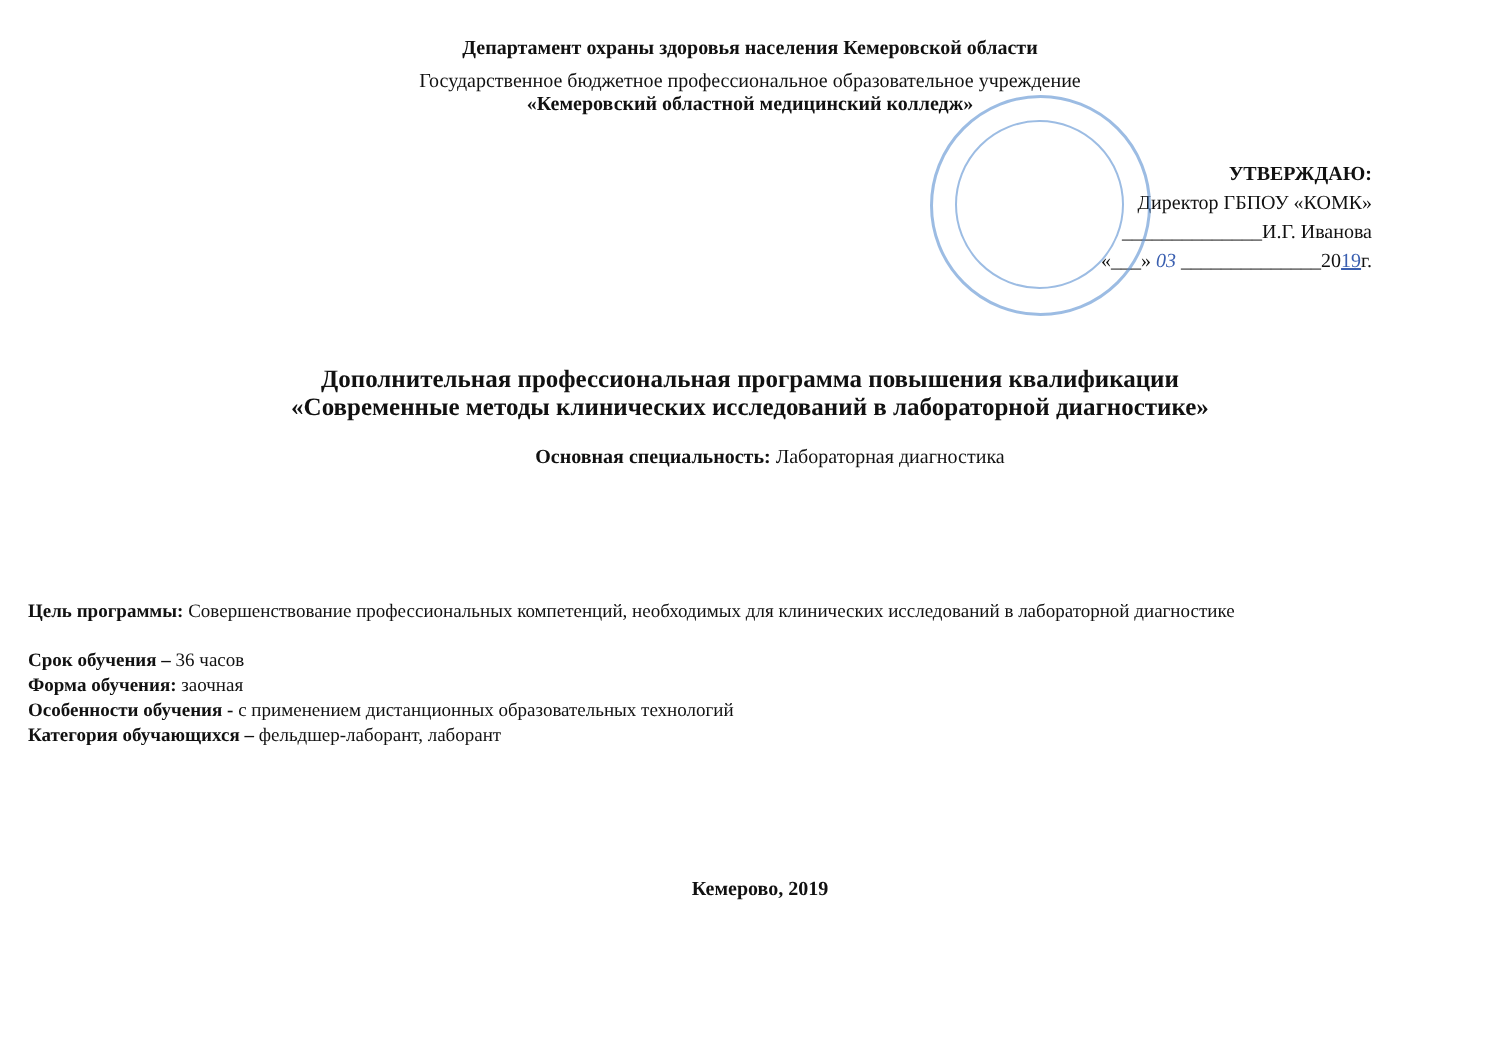Департамент охраны здоровья населения Кемеровской области
Государственное бюджетное профессиональное образовательное учреждение
«Кемеровский областной медицинский колледж»
УТВЕРЖДАЮ:
Директор ГБПОУ «КОМК»
______________И.Г. Иванова
«___» 03 ______________2019г.
Дополнительная профессиональная программа повышения квалификации
«Современные методы клинических исследований в лабораторной диагностике»
Основная специальность: Лабораторная диагностика
Цель программы: Совершенствование профессиональных компетенций, необходимых для клинических исследований в лабораторной диагностике
Срок обучения – 36 часов
Форма обучения: заочная
Особенности обучения - с применением дистанционных образовательных технологий
Категория обучающихся – фельдшер-лаборант, лаборант
Кемерово, 2019